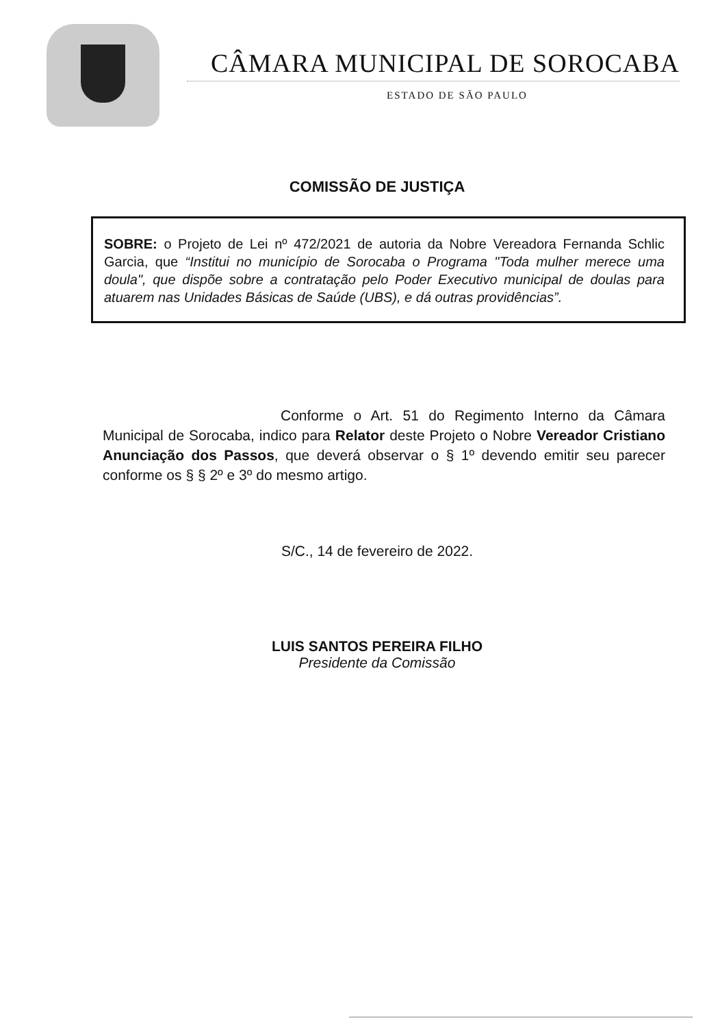CÂMARA MUNICIPAL DE SOROCABA
ESTADO DE SÃO PAULO
COMISSÃO DE JUSTIÇA
SOBRE: o Projeto de Lei nº 472/2021 de autoria da Nobre Vereadora Fernanda Schlic Garcia, que “Institui no município de Sorocaba o Programa "Toda mulher merece uma doula", que dispõe sobre a contratação pelo Poder Executivo municipal de doulas para atuarem nas Unidades Básicas de Saúde (UBS), e dá outras providências”.
Conforme o Art. 51 do Regimento Interno da Câmara Municipal de Sorocaba, indico para Relator deste Projeto o Nobre Vereador Cristiano Anunciação dos Passos, que deverá observar o § 1º devendo emitir seu parecer conforme os § § 2º e 3º do mesmo artigo.
S/C., 14 de fevereiro de 2022.
LUIS SANTOS PEREIRA FILHO
Presidente da Comissão